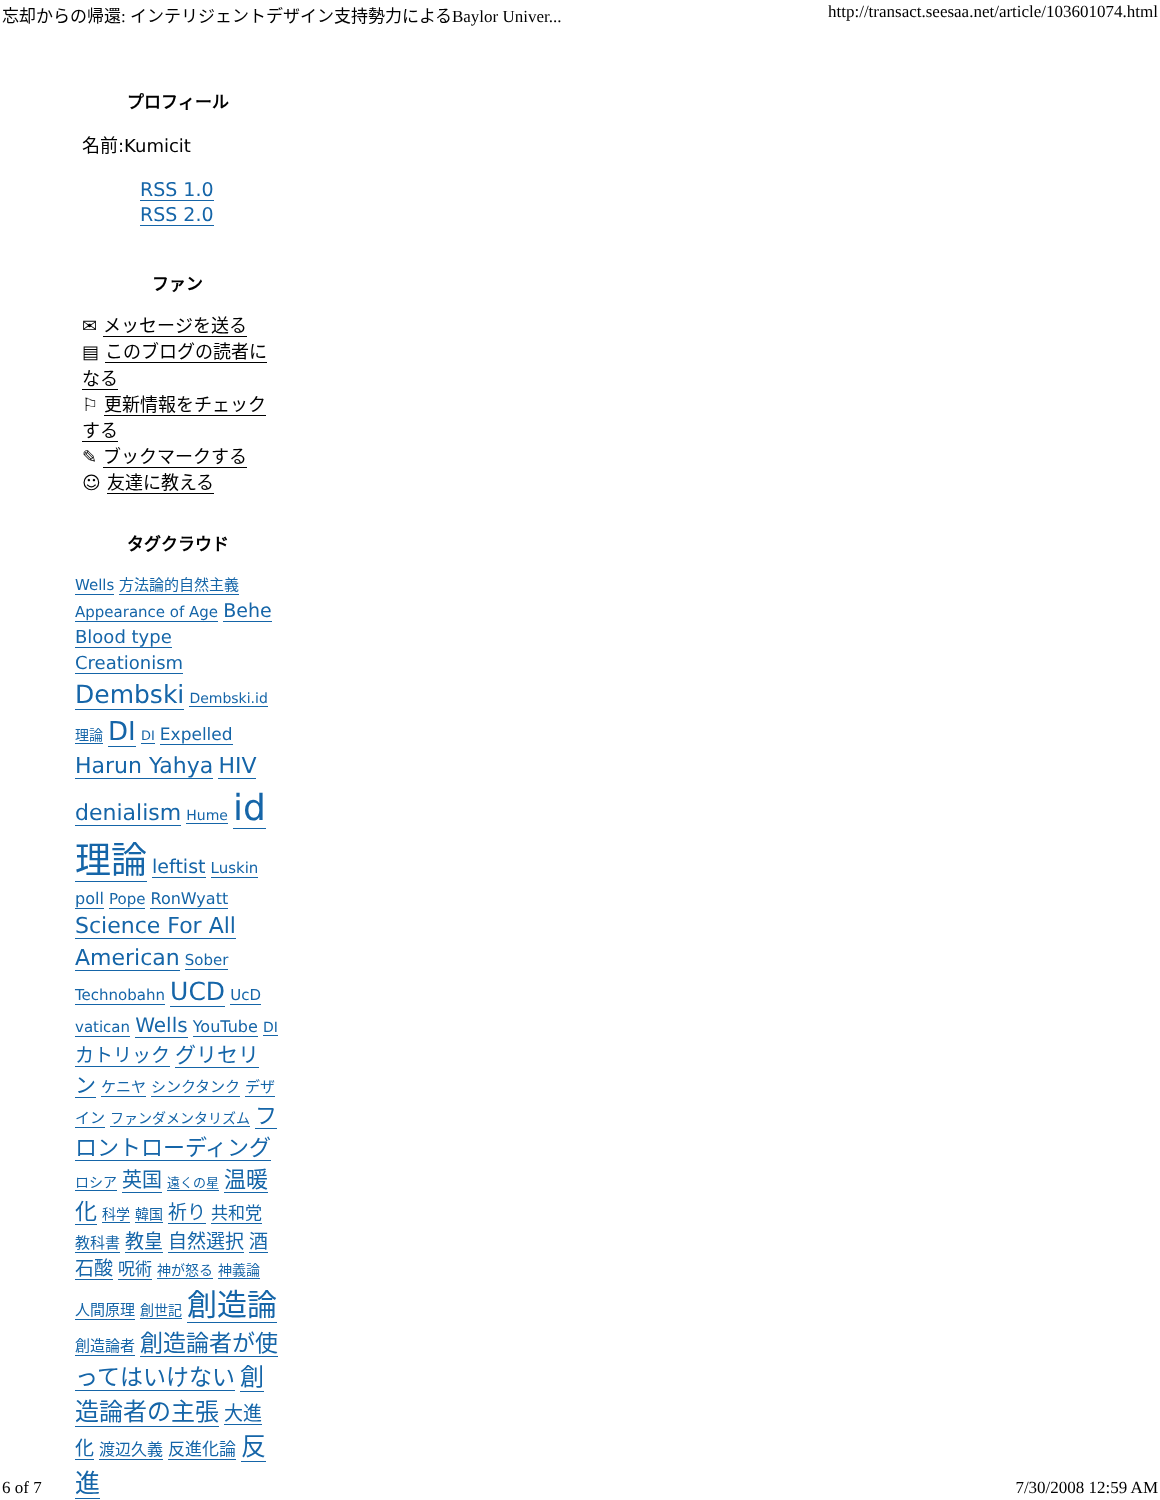忘却からの帰還: インテリジェントデザイン支持勢力によるBaylor Univer... http://transact.seesaa.net/article/103601074.html
プロフィール
名前:Kumicit
RSS 1.0
RSS 2.0
ファン
✉ メッセージを送る
▤ このブログの読者になる
⚐ 更新情報をチェックする
✎ ブックマークする
☺ 友達に教える
タグクラウド
Wells 方法論的自然主義 Appearance of Age Behe Blood type Creationism Dembski Dembski.id理論 DI DI Expelled Harun Yahya HIV denialism Hume id理論 leftist Luskin poll Pope RonWyatt Science For All American Sober Technobahn UCD UcD vatican Wells YouTube DI カトリック グリセリン ケニヤ シンクタンク デザイン ファンダメンタリズム フロントローディング ロシア 英国 遠くの星 温暖化 科学 韓国 祈り 共和党 教科書 教皇 自然選択 酒石酸 呪術 神が怒る 神義論 人間原理 創世記 創造論 創造論者 創造論者が使ってはいけない 創造論者の主張 大進化 渡辺久義 反進化論 反進
6 of 7 7/30/2008 12:59 AM